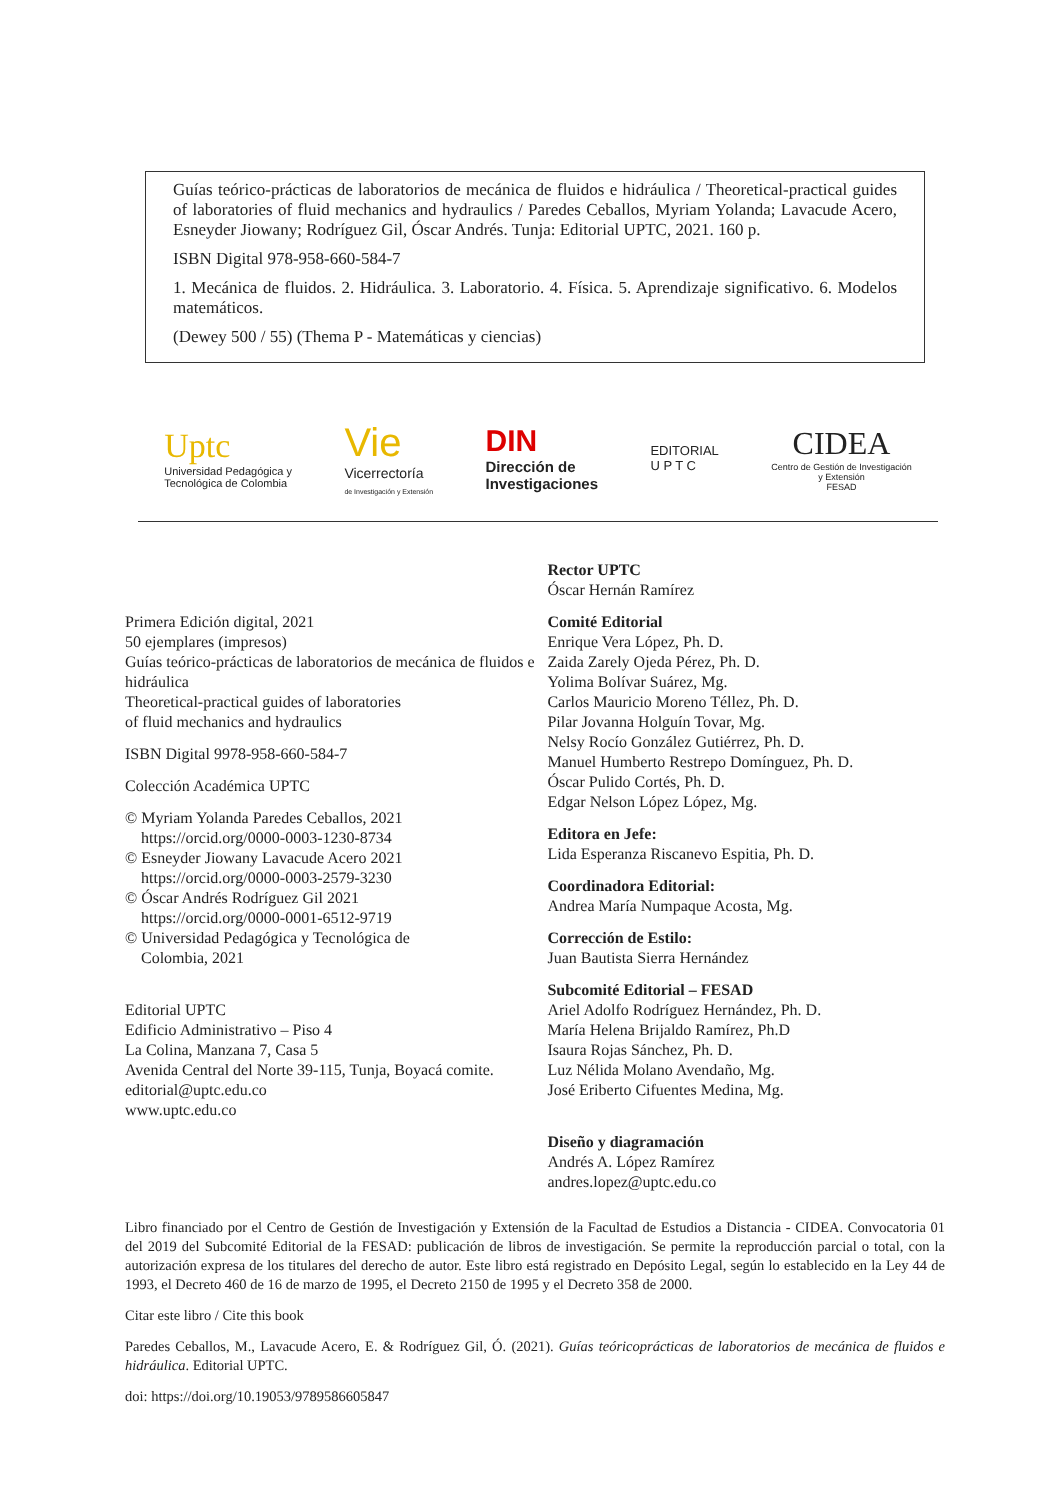Guías teórico-prácticas de laboratorios de mecánica de fluidos e hidráulica / Theoretical-practical guides of laboratories of fluid mechanics and hydraulics / Paredes Ceballos, Myriam Yolanda; Lavacude Acero, Esneyder Jiowany; Rodríguez Gil, Óscar Andrés. Tunja: Editorial UPTC, 2021. 160 p.
ISBN Digital 978-958-660-584-7
1. Mecánica de fluidos. 2. Hidráulica. 3. Laboratorio. 4. Física. 5. Aprendizaje significativo. 6. Modelos matemáticos.
(Dewey 500 / 55) (Thema P - Matemáticas y ciencias)
Uptc
Universidad Pedagógica y
Tecnológica de Colombia
Vie
Vicerrectoría
de Investigación y Extensión
DIN
Dirección de
Investigaciones
EDITORIAL
U P T C
CIDEA
Centro de Gestión de Investigación
y Extensión
FESAD
Primera Edición digital, 2021
50 ejemplares (impresos)
Guías teórico-prácticas de laboratorios de mecánica de fluidos e hidráulica
Theoretical-practical guides of laboratories
of fluid mechanics and hydraulics
ISBN Digital 9978-958-660-584-7
Colección Académica UPTC
© Myriam Yolanda Paredes Ceballos, 2021
https://orcid.org/0000-0003-1230-8734
© Esneyder Jiowany Lavacude Acero 2021
https://orcid.org/0000-0003-2579-3230
© Óscar Andrés Rodríguez Gil 2021
https://orcid.org/0000-0001-6512-9719
© Universidad Pedagógica y Tecnológica de
Colombia, 2021
Editorial UPTC
Edificio Administrativo – Piso 4
La Colina, Manzana 7, Casa 5
Avenida Central del Norte 39-115, Tunja, Boyacá comite.
editorial@uptc.edu.co
www.uptc.edu.co
Rector UPTC
Óscar Hernán Ramírez
Comité Editorial
Enrique Vera López, Ph. D.
Zaida Zarely Ojeda Pérez, Ph. D.
Yolima Bolívar Suárez, Mg.
Carlos Mauricio Moreno Téllez, Ph. D.
Pilar Jovanna Holguín Tovar, Mg.
Nelsy Rocío González Gutiérrez, Ph. D.
Manuel Humberto Restrepo Domínguez, Ph. D.
Óscar Pulido Cortés, Ph. D.
Edgar Nelson López López, Mg.
Editora en Jefe:
Lida Esperanza Riscanevo Espitia, Ph. D.
Coordinadora Editorial:
Andrea María Numpaque Acosta, Mg.
Corrección de Estilo:
Juan Bautista Sierra Hernández
Subcomité Editorial – FESAD
Ariel Adolfo Rodríguez Hernández, Ph. D.
María Helena Brijaldo Ramírez, Ph.D
Isaura Rojas Sánchez, Ph. D.
Luz Nélida Molano Avendaño, Mg.
José Eriberto Cifuentes Medina, Mg.
Diseño y diagramación
Andrés A. López Ramírez
andres.lopez@uptc.edu.co
Libro financiado por el Centro de Gestión de Investigación y Extensión de la Facultad de Estudios a Distancia - CIDEA. Convocatoria 01 del 2019 del Subcomité Editorial de la FESAD: publicación de libros de investigación. Se permite la reproducción parcial o total, con la autorización expresa de los titulares del derecho de autor. Este libro está registrado en Depósito Legal, según lo establecido en la Ley 44 de 1993, el Decreto 460 de 16 de marzo de 1995, el Decreto 2150 de 1995 y el Decreto 358 de 2000.
Citar este libro / Cite this book
Paredes Ceballos, M., Lavacude Acero, E. & Rodríguez Gil, Ó. (2021). Guías teóricoprácticas de laboratorios de mecánica de fluidos e hidráulica. Editorial UPTC.
doi: https://doi.org/10.19053/9789586605847